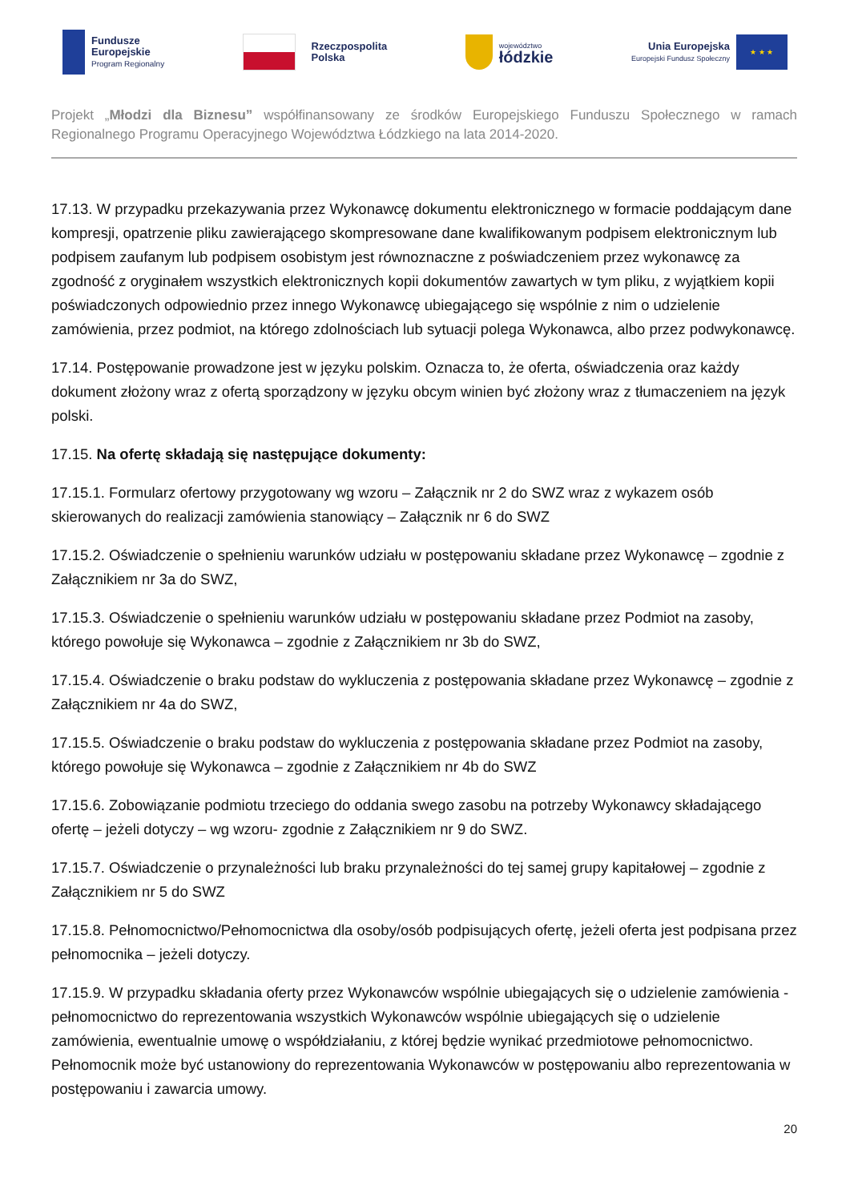Fundusze
Europejskie
Program Regionalny
Rzeczpospolita
Polska
województwo
łódzkie
Unia Europejska
Europejski Fundusz Społeczny
★ ★ ★
Projekt „Młodzi dla Biznesu” współfinansowany ze środków Europejskiego Funduszu Społecznego w ramach Regionalnego Programu Operacyjnego Województwa Łódzkiego na lata 2014-2020.
17.13. W przypadku przekazywania przez Wykonawcę dokumentu elektronicznego w formacie poddającym dane kompresji, opatrzenie pliku zawierającego skompresowane dane kwalifikowanym podpisem elektronicznym lub podpisem zaufanym lub podpisem osobistym jest równoznaczne z poświadczeniem przez wykonawcę za zgodność z oryginałem wszystkich elektronicznych kopii dokumentów zawartych w tym pliku, z wyjątkiem kopii poświadczonych odpowiednio przez innego Wykonawcę ubiegającego się wspólnie z nim o udzielenie zamówienia, przez podmiot, na którego zdolnościach lub sytuacji polega Wykonawca, albo przez podwykonawcę.
17.14. Postępowanie prowadzone jest w języku polskim. Oznacza to, że oferta, oświadczenia oraz każdy dokument złożony wraz z ofertą sporządzony w języku obcym winien być złożony wraz z tłumaczeniem na język polski.
17.15. Na ofertę składają się następujące dokumenty:
17.15.1. Formularz ofertowy przygotowany wg wzoru – Załącznik nr 2 do SWZ wraz z wykazem osób skierowanych do realizacji zamówienia stanowiący – Załącznik nr 6 do SWZ
17.15.2. Oświadczenie o spełnieniu warunków udziału w postępowaniu składane przez Wykonawcę – zgodnie z Załącznikiem nr 3a do SWZ,
17.15.3. Oświadczenie o spełnieniu warunków udziału w postępowaniu składane przez Podmiot na zasoby, którego powołuje się Wykonawca – zgodnie z Załącznikiem nr 3b do SWZ,
17.15.4. Oświadczenie o braku podstaw do wykluczenia z postępowania składane przez Wykonawcę – zgodnie z Załącznikiem nr 4a do SWZ,
17.15.5. Oświadczenie o braku podstaw do wykluczenia z postępowania składane przez Podmiot na zasoby, którego powołuje się Wykonawca – zgodnie z Załącznikiem nr 4b do SWZ
17.15.6. Zobowiązanie podmiotu trzeciego do oddania swego zasobu na potrzeby Wykonawcy składającego ofertę – jeżeli dotyczy – wg wzoru- zgodnie z Załącznikiem nr 9 do SWZ.
17.15.7. Oświadczenie o przynależności lub braku przynależności do tej samej grupy kapitałowej – zgodnie z Załącznikiem nr 5 do SWZ
17.15.8. Pełnomocnictwo/Pełnomocnictwa dla osoby/osób podpisujących ofertę, jeżeli oferta jest podpisana przez pełnomocnika – jeżeli dotyczy.
17.15.9. W przypadku składania oferty przez Wykonawców wspólnie ubiegających się o udzielenie zamówienia - pełnomocnictwo do reprezentowania wszystkich Wykonawców wspólnie ubiegających się o udzielenie zamówienia, ewentualnie umowę o współdziałaniu, z której będzie wynikać przedmiotowe pełnomocnictwo. Pełnomocnik może być ustanowiony do reprezentowania Wykonawców w postępowaniu albo reprezentowania w postępowaniu i zawarcia umowy.
20